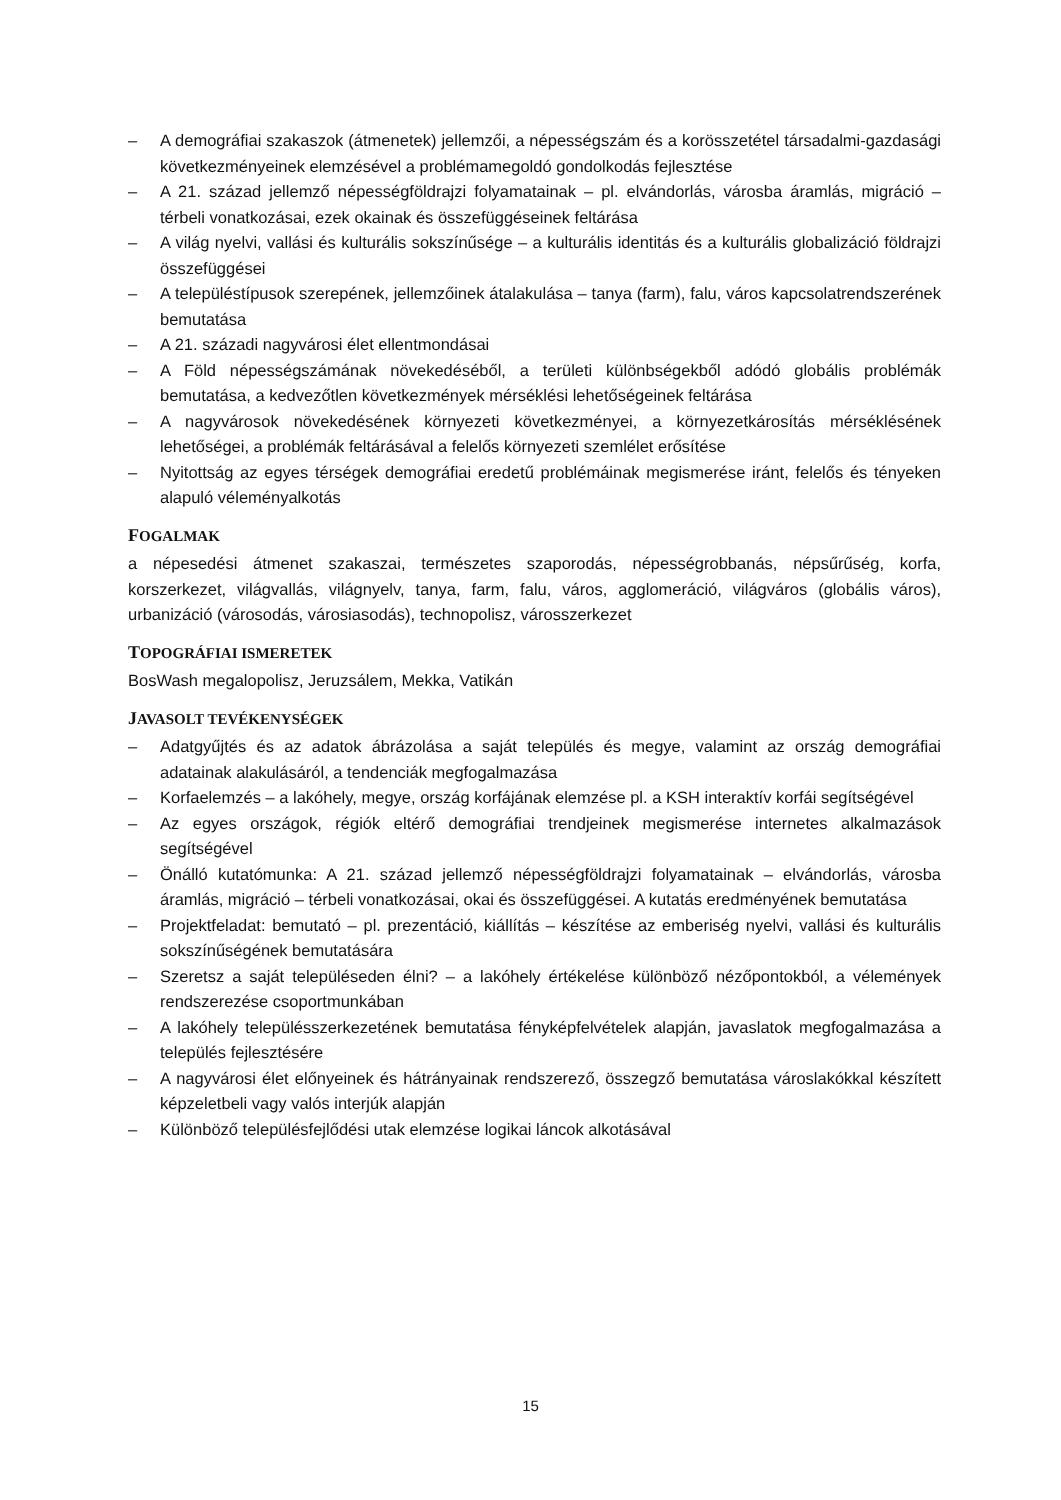– A demográfiai szakaszok (átmenetek) jellemzői, a népességszám és a korösszetétel társadalmi-gazdasági következményeinek elemzésével a problémamegoldó gondolkodás fejlesztése
– A 21. század jellemző népességföldrajzi folyamatainak – pl. elvándorlás, városba áramlás, migráció – térbeli vonatkozásai, ezek okainak és összefüggéseinek feltárása
– A világ nyelvi, vallási és kulturális sokszínűsége – a kulturális identitás és a kulturális globalizáció földrajzi összefüggései
– A településtípusok szerepének, jellemzőinek átalakulása – tanya (farm), falu, város kapcsolatrendszerének bemutatása
– A 21. századi nagyvárosi élet ellentmondásai
– A Föld népességszámának növekedéséből, a területi különbségekből adódó globális problémák bemutatása, a kedvezőtlen következmények mérséklési lehetőségeinek feltárása
– A nagyvárosok növekedésének környezeti következményei, a környezetkárosítás mérséklésének lehetőségei, a problémák feltárásával a felelős környezeti szemlélet erősítése
– Nyitottság az egyes térségek demográfiai eredetű problémáinak megismerése iránt, felelős és tényeken alapuló véleményalkotás
FOGALMAK
a népesedési átmenet szakaszai, természetes szaporodás, népességrobbanás, népsűrűség, korfa, korszerkezet, világvallás, világnyelv, tanya, farm, falu, város, agglomeráció, világváros (globális város), urbanizáció (városodás, városiasodás), technopolisz, városszerkezet
TOPOGRÁFIAI ISMERETEK
BosWash megalopolisz, Jeruzsálem, Mekka, Vatikán
JAVASOLT TEVÉKENYSÉGEK
– Adatgyűjtés és az adatok ábrázolása a saját település és megye, valamint az ország demográfiai adatainak alakulásáról, a tendenciák megfogalmazása
– Korfaelemzés – a lakóhely, megye, ország korfájának elemzése pl. a KSH interaktív korfái segítségével
– Az egyes országok, régiók eltérő demográfiai trendjeinek megismerése internetes alkalmazások segítségével
– Önálló kutatómunka: A 21. század jellemző népességföldrajzi folyamatainak – elvándorlás, városba áramlás, migráció – térbeli vonatkozásai, okai és összefüggései. A kutatás eredményének bemutatása
– Projektfeladat: bemutató – pl. prezentáció, kiállítás – készítése az emberiség nyelvi, vallási és kulturális sokszínűségének bemutatására
– Szeretsz a saját településeden élni? – a lakóhely értékelése különböző nézőpontokból, a vélemények rendszerezése csoportmunkában
– A lakóhely településszerkezetének bemutatása fényképfelvételek alapján, javaslatok megfogalmazása a település fejlesztésére
– A nagyvárosi élet előnyeinek és hátrányainak rendszerező, összegző bemutatása városlakókkal készített képzeletbeli vagy valós interjúk alapján
– Különböző településfejlődési utak elemzése logikai láncok alkotásával
15